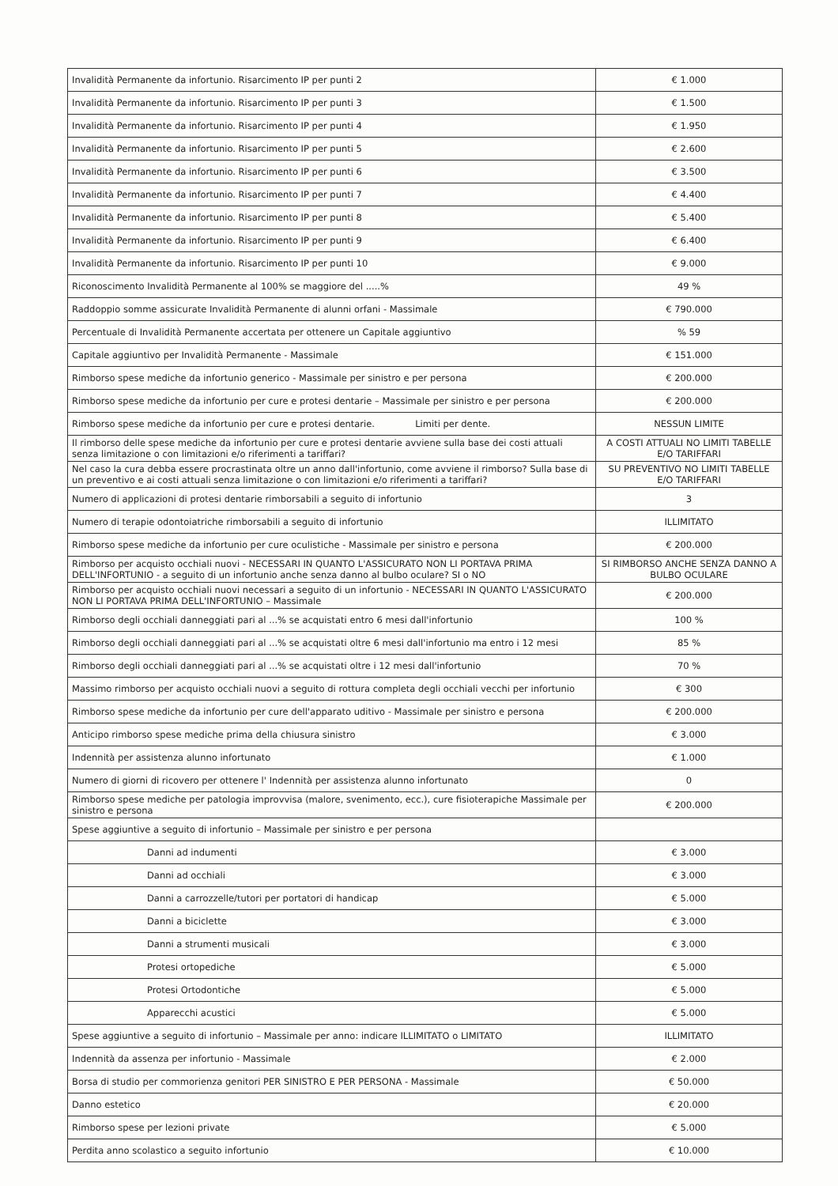| Invalidità Permanente da infortunio. Risarcimento IP per punti 2 | € 1.000 |
| Invalidità Permanente da infortunio. Risarcimento IP per punti 3 | € 1.500 |
| Invalidità Permanente da infortunio. Risarcimento IP per punti 4 | € 1.950 |
| Invalidità Permanente da infortunio. Risarcimento IP per punti 5 | € 2.600 |
| Invalidità Permanente da infortunio. Risarcimento IP per punti 6 | € 3.500 |
| Invalidità Permanente da infortunio. Risarcimento IP per punti 7 | € 4.400 |
| Invalidità Permanente da infortunio. Risarcimento IP per punti 8 | € 5.400 |
| Invalidità Permanente da infortunio. Risarcimento IP per punti 9 | € 6.400 |
| Invalidità Permanente da infortunio. Risarcimento IP per punti 10 | € 9.000 |
| Riconoscimento Invalidità Permanente al 100% se maggiore del .....% | 49 % |
| Raddoppio somme assicurate Invalidità Permanente di alunni orfani - Massimale | € 790.000 |
| Percentuale di Invalidità Permanente accertata per ottenere un Capitale aggiuntivo | % 59 |
| Capitale aggiuntivo per Invalidità Permanente - Massimale | € 151.000 |
| Rimborso spese mediche da infortunio generico - Massimale per sinistro e per persona | € 200.000 |
| Rimborso spese mediche da infortunio per cure e protesi dentarie – Massimale per sinistro e per persona | € 200.000 |
| Rimborso spese mediche da infortunio per cure e protesi dentarie. Limiti per dente. | NESSUN LIMITE |
| Il rimborso delle spese mediche da infortunio per cure e protesi dentarie avviene sulla base dei costi attuali senza limitazione o con limitazioni e/o riferimenti a tariffari? | A COSTI ATTUALI NO LIMITI TABELLE E/O TARIFFARI |
| Nel caso la cura debba essere procrastinata oltre un anno dall'infortunio, come avviene il rimborso? Sulla base di un preventivo e ai costi attuali senza limitazione o con limitazioni e/o riferimenti a tariffari? | SU PREVENTIVO NO LIMITI TABELLE E/O TARIFFARI |
| Numero di applicazioni di protesi dentarie rimborsabili a seguito di infortunio | 3 |
| Numero di terapie odontoiatriche rimborsabili a seguito di infortunio | ILLIMITATO |
| Rimborso spese mediche da infortunio per cure oculistiche - Massimale per sinistro e persona | € 200.000 |
| Rimborso per acquisto occhiali nuovi - NECESSARI IN QUANTO L'ASSICURATO NON LI PORTAVA PRIMA DELL'INFORTUNIO - a seguito di un infortunio anche senza danno al bulbo oculare? SI o NO | SI RIMBORSO ANCHE SENZA DANNO A BULBO OCULARE |
| Rimborso per acquisto occhiali nuovi necessari a seguito di un infortunio - NECESSARI IN QUANTO L'ASSICURATO NON LI PORTAVA PRIMA DELL'INFORTUNIO – Massimale | € 200.000 |
| Rimborso degli occhiali danneggiati pari al ...% se acquistati entro 6 mesi dall'infortunio | 100 % |
| Rimborso degli occhiali danneggiati pari al ...% se acquistati oltre 6 mesi dall'infortunio ma entro i 12 mesi | 85 % |
| Rimborso degli occhiali danneggiati pari al ...% se acquistati oltre i 12 mesi dall'infortunio | 70 % |
| Massimo rimborso per acquisto occhiali nuovi a seguito di rottura completa degli occhiali vecchi per infortunio | € 300 |
| Rimborso spese mediche da infortunio per cure dell'apparato uditivo - Massimale per sinistro e persona | € 200.000 |
| Anticipo rimborso spese mediche prima della chiusura sinistro | € 3.000 |
| Indennità per assistenza alunno infortunato | € 1.000 |
| Numero di giorni di ricovero per ottenere l' Indennità per assistenza alunno infortunato | 0 |
| Rimborso spese mediche per patologia improvvisa (malore, svenimento, ecc.), cure fisioterapiche Massimale per sinistro e persona | € 200.000 |
| Spese aggiuntive a seguito di infortunio – Massimale per sinistro e per persona | |
| Danni ad indumenti | € 3.000 |
| Danni ad occhiali | € 3.000 |
| Danni a carrozzelle/tutori per portatori di handicap | € 5.000 |
| Danni a biciclette | € 3.000 |
| Danni a strumenti musicali | € 3.000 |
| Protesi ortopediche | € 5.000 |
| Protesi Ortodontiche | € 5.000 |
| Apparecchi acustici | € 5.000 |
| Spese aggiuntive a seguito di infortunio – Massimale per anno: indicare ILLIMITATO o LIMITATO | ILLIMITATO |
| Indennità da assenza per infortunio - Massimale | € 2.000 |
| Borsa di studio per commorienza genitori PER SINISTRO E PER PERSONA - Massimale | € 50.000 |
| Danno estetico | € 20.000 |
| Rimborso spese per lezioni private | € 5.000 |
| Perdita anno scolastico a seguito infortunio | € 10.000 |